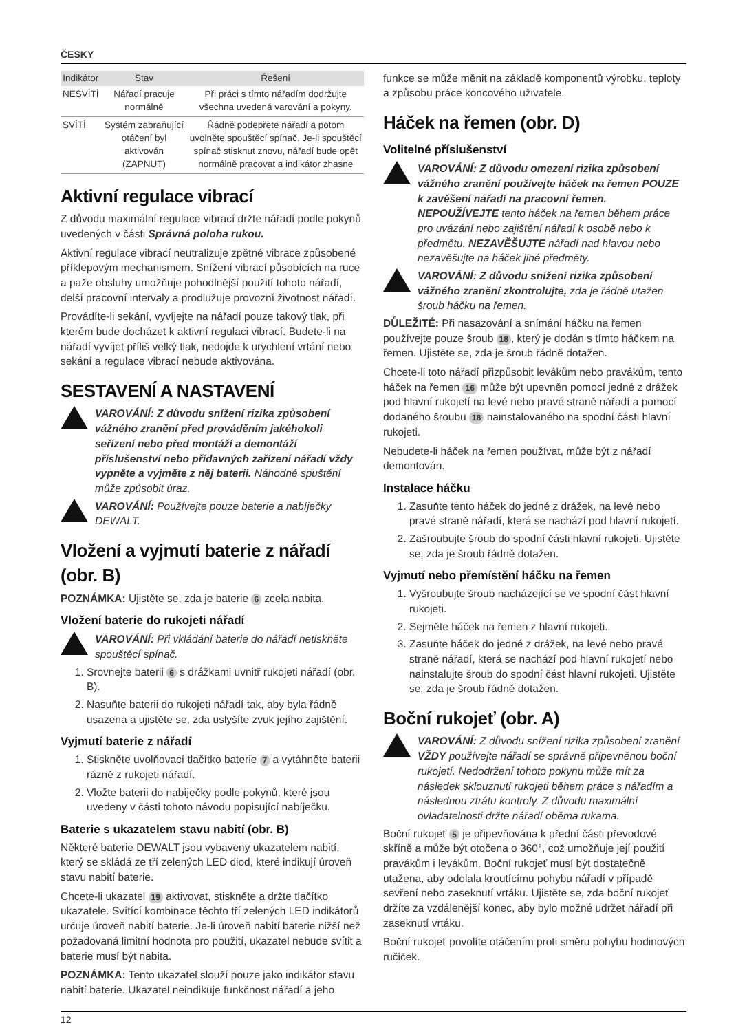ČESKY
| Indikátor | Stav | Řešení |
| --- | --- | --- |
| NESVÍTÍ | Nářadí pracuje normálně | Při práci s tímto nářadím dodržujte všechna uvedená varování a pokyny. |
| SVÍTÍ | Systém zabraňující otáčení byl aktivován (ZAPNUT) | Řádně podepřete nářadí a potom uvolněte spouštěcí spínač. Je-li spouštěcí spínač stisknut znovu, nářadí bude opět normálně pracovat a indikátor zhasne |
Aktivní regulace vibrací
Z důvodu maximální regulace vibrací držte nářadí podle pokynů uvedených v části Správná poloha rukou.
Aktivní regulace vibrací neutralizuje zpětné vibrace způsobené příklepovým mechanismem. Snížení vibrací působících na ruce a paže obsluhy umožňuje pohodlnější použití tohoto nářadí, delší pracovní intervaly a prodlužuje provozní životnost nářadí.
Provádíte-li sekání, vyvíjejte na nářadí pouze takový tlak, při kterém bude docházet k aktivní regulaci vibrací. Budete-li na nářadí vyvíjet příliš velký tlak, nedojde k urychlení vrtání nebo sekání a regulace vibrací nebude aktivována.
SESTAVENÍ A NASTAVENÍ
VAROVÁNÍ: Z důvodu snížení rizika způsobení vážného zranění před prováděním jakéhokoli seřízení nebo před montáží a demontáží příslušenství nebo přídavných zařízení nářadí vždy vypněte a vyjměte z něj baterii. Náhodné spuštění může způsobit úraz.
VAROVÁNÍ: Používejte pouze baterie a nabíječky DEWALT.
Vložení a vyjmutí baterie z nářadí (obr. B)
POZNÁMKA: Ujistěte se, zda je baterie 6 zcela nabita.
Vložení baterie do rukojeti nářadí
VAROVÁNÍ: Při vkládání baterie do nářadí netiskněte spouštěcí spínač.
1. Srovnejte baterii 6 s drážkami uvnitř rukojeti nářadí (obr. B).
2. Nasuňte baterii do rukojeti nářadí tak, aby byla řádně usazena a ujistěte se, zda uslyšíte zvuk jejího zajištění.
Vyjmutí baterie z nářadí
1. Stiskněte uvolňovací tlačítko baterie 7 a vytáhněte baterii rázně z rukojeti nářadí.
2. Vložte baterii do nabíječky podle pokynů, které jsou uvedeny v části tohoto návodu popisující nabíječku.
Baterie s ukazatelem stavu nabití (obr. B)
Některé baterie DEWALT jsou vybaveny ukazatelem nabití, který se skládá ze tří zelených LED diod, které indikují úroveň stavu nabití baterie.
Chcete-li ukazatel 19 aktivovat, stiskněte a držte tlačítko ukazatele. Svítící kombinace těchto tří zelených LED indikátorů určuje úroveň nabití baterie. Je-li úroveň nabití baterie nižší než požadovaná limitní hodnota pro použití, ukazatel nebude svítit a baterie musí být nabita.
POZNÁMKA: Tento ukazatel slouží pouze jako indikátor stavu nabití baterie. Ukazatel neindikuje funkčnost nářadí a jeho
funkce se může měnit na základě komponentů výrobku, teploty a způsobu práce koncového uživatele.
Háček na řemen (obr. D)
Volitelné příslušenství
VAROVÁNÍ: Z důvodu omezení rizika způsobení vážného zranění používejte háček na řemen POUZE k zavěšení nářadí na pracovní řemen. NEPOUŽÍVEJTE tento háček na řemen během práce pro uvázání nebo zajištění nářadí k osobě nebo k předmětu. NEZAVĚŠUJTE nářadí nad hlavou nebo nezavěšujte na háček jiné předměty.
VAROVÁNÍ: Z důvodu snížení rizika způsobení vážného zranění zkontrolujte, zda je řádně utažen šroub háčku na řemen.
DŮLEŽITÉ: Při nasazování a snímání háčku na řemen používejte pouze šroub 18, který je dodán s tímto háčkem na řemen. Ujistěte se, zda je šroub řádně dotažen.
Chcete-li toto nářadí přizpůsobit levákům nebo pravákům, tento háček na řemen 16 může být upevněn pomocí jedné z drážek pod hlavní rukojetí na levé nebo pravé straně nářadí a pomocí dodaného šroubu 18 nainstalovaného na spodní části hlavní rukojeti.
Nebudete-li háček na řemen používat, může být z nářadí demontován.
Instalace háčku
1. Zasuňte tento háček do jedné z drážek, na levé nebo pravé straně nářadí, která se nachází pod hlavní rukojetí.
2. Zašroubujte šroub do spodní části hlavní rukojeti. Ujistěte se, zda je šroub řádně dotažen.
Vyjmutí nebo přemístění háčku na řemen
1. Vyšroubujte šroub nacházející se ve spodní část hlavní rukojeti.
2. Sejměte háček na řemen z hlavní rukojeti.
3. Zasuňte háček do jedné z drážek, na levé nebo pravé straně nářadí, která se nachází pod hlavní rukojetí nebo nainstalujte šroub do spodní část hlavní rukojeti. Ujistěte se, zda je šroub řádně dotažen.
Boční rukojeť (obr. A)
VAROVÁNÍ: Z důvodu snížení rizika způsobení zranění VŽDY používejte nářadí se správně připevněnou boční rukojetí. Nedodržení tohoto pokynu může mít za následek sklouznutí rukojeti během práce s nářadím a následnou ztrátu kontroly. Z důvodu maximální ovladatelnosti držte nářadí oběma rukama.
Boční rukojeť 5 je připevňována k přední části převodové skříně a může být otočena o 360°, což umožňuje její použití pravákům i levákům. Boční rukojeť musí být dostatečně utažena, aby odolala kroutícímu pohybu nářadí v případě sevření nebo zaseknutí vrtáku. Ujistěte se, zda boční rukojeť držíte za vzdálenější konec, aby bylo možné udržet nářadí při zaseknutí vrtáku.
Boční rukojeť povolíte otáčením proti směru pohybu hodinových ručiček.
12